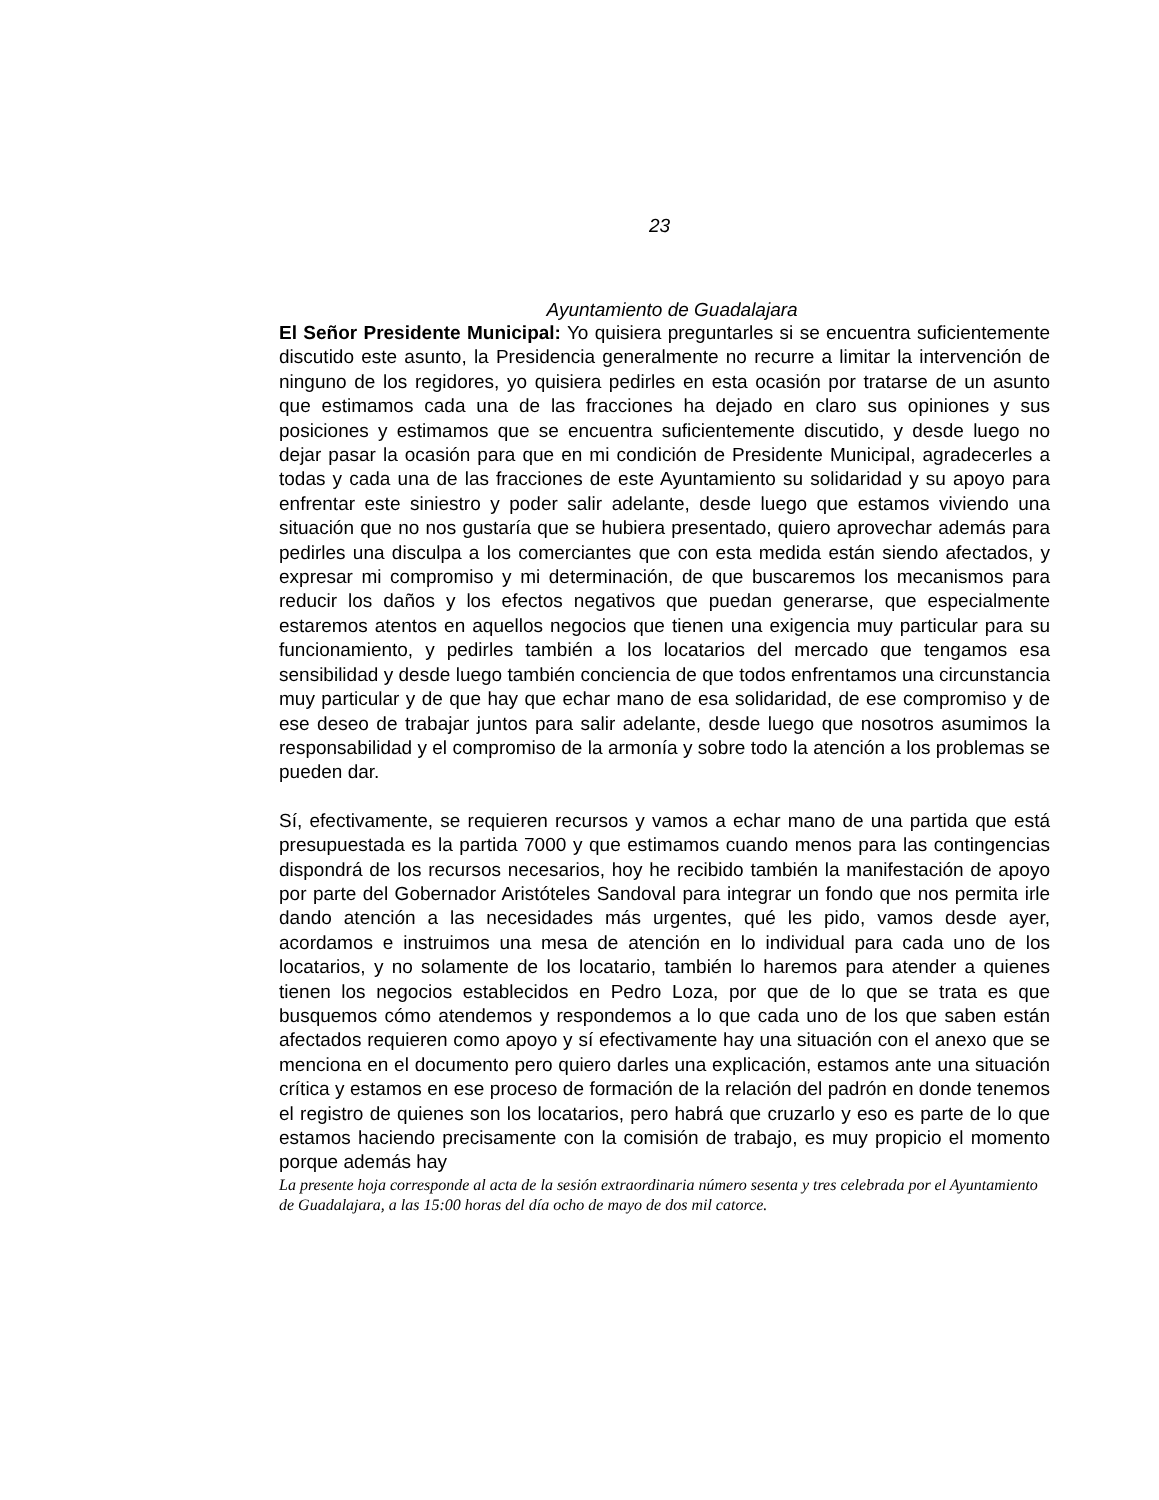23
Ayuntamiento de Guadalajara
El Señor Presidente Municipal: Yo quisiera preguntarles si se encuentra suficientemente discutido este asunto, la Presidencia generalmente no recurre a limitar la intervención de ninguno de los regidores, yo quisiera pedirles en esta ocasión por tratarse de un asunto que estimamos cada una de las fracciones ha dejado en claro sus opiniones y sus posiciones y estimamos que se encuentra suficientemente discutido, y desde luego no dejar pasar la ocasión para que en mi condición de Presidente Municipal, agradecerles a todas y cada una de las fracciones de este Ayuntamiento su solidaridad y su apoyo para enfrentar este siniestro y poder salir adelante, desde luego que estamos viviendo una situación que no nos gustaría que se hubiera presentado, quiero aprovechar además para pedirles una disculpa a los comerciantes que con esta medida están siendo afectados, y expresar mi compromiso y mi determinación, de que buscaremos los mecanismos para reducir los daños y los efectos negativos que puedan generarse, que especialmente estaremos atentos en aquellos negocios que tienen una exigencia muy particular para su funcionamiento, y pedirles también a los locatarios del mercado que tengamos esa sensibilidad y desde luego también conciencia de que todos enfrentamos una circunstancia muy particular y de que hay que echar mano de esa solidaridad, de ese compromiso y de ese deseo de trabajar juntos para salir adelante, desde luego que nosotros asumimos la responsabilidad y el compromiso de la armonía y sobre todo la atención a los problemas se pueden dar.
Sí, efectivamente, se requieren recursos y vamos a echar mano de una partida que está presupuestada es la partida 7000 y que estimamos cuando menos para las contingencias dispondrá de los recursos necesarios, hoy he recibido también la manifestación de apoyo por parte del Gobernador Aristóteles Sandoval para integrar un fondo que nos permita irle dando atención a las necesidades más urgentes, qué les pido, vamos desde ayer, acordamos e instruimos una mesa de atención en lo individual para cada uno de los locatarios, y no solamente de los locatario, también lo haremos para atender a quienes tienen los negocios establecidos en Pedro Loza, por que de lo que se trata es que busquemos cómo atendemos y respondemos a lo que cada uno de los que saben están afectados requieren como apoyo y sí efectivamente hay una situación con el anexo que se menciona en el documento pero quiero darles una explicación, estamos ante una situación crítica y estamos en ese proceso de formación de la relación del padrón en donde tenemos el registro de quienes son los locatarios, pero habrá que cruzarlo y eso es parte de lo que estamos haciendo precisamente con la comisión de trabajo, es muy propicio el momento porque además hay
La presente hoja corresponde al acta de la sesión extraordinaria número sesenta y tres celebrada por el Ayuntamiento de Guadalajara, a las 15:00 horas del día ocho de mayo de dos mil catorce.